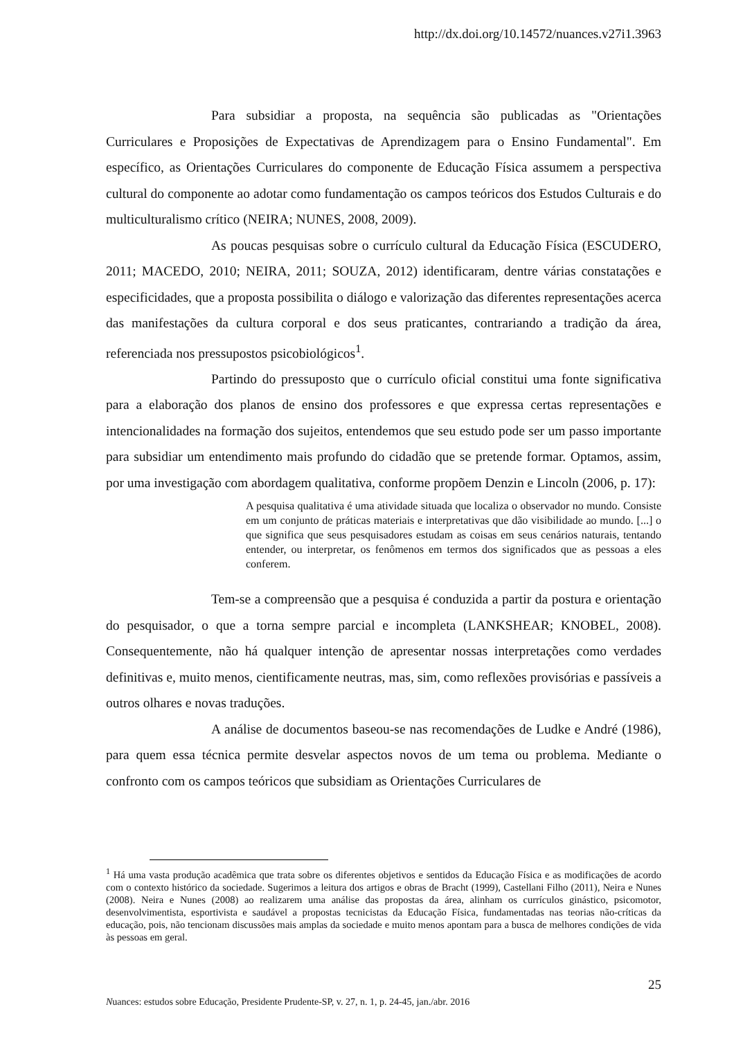http://dx.doi.org/10.14572/nuances.v27i1.3963
Para subsidiar a proposta, na sequência são publicadas as "Orientações Curriculares e Proposições de Expectativas de Aprendizagem para o Ensino Fundamental". Em específico, as Orientações Curriculares do componente de Educação Física assumem a perspectiva cultural do componente ao adotar como fundamentação os campos teóricos dos Estudos Culturais e do multiculturalismo crítico (NEIRA; NUNES, 2008, 2009).
As poucas pesquisas sobre o currículo cultural da Educação Física (ESCUDERO, 2011; MACEDO, 2010; NEIRA, 2011; SOUZA, 2012) identificaram, dentre várias constatações e especificidades, que a proposta possibilita o diálogo e valorização das diferentes representações acerca das manifestações da cultura corporal e dos seus praticantes, contrariando a tradição da área, referenciada nos pressupostos psicobiológicos<sup>1</sup>.
Partindo do pressuposto que o currículo oficial constitui uma fonte significativa para a elaboração dos planos de ensino dos professores e que expressa certas representações e intencionalidades na formação dos sujeitos, entendemos que seu estudo pode ser um passo importante para subsidiar um entendimento mais profundo do cidadão que se pretende formar. Optamos, assim, por uma investigação com abordagem qualitativa, conforme propõem Denzin e Lincoln (2006, p. 17):
A pesquisa qualitativa é uma atividade situada que localiza o observador no mundo. Consiste em um conjunto de práticas materiais e interpretativas que dão visibilidade ao mundo. [...] o que significa que seus pesquisadores estudam as coisas em seus cenários naturais, tentando entender, ou interpretar, os fenômenos em termos dos significados que as pessoas a eles conferem.
Tem-se a compreensão que a pesquisa é conduzida a partir da postura e orientação do pesquisador, o que a torna sempre parcial e incompleta (LANKSHEAR; KNOBEL, 2008). Consequentemente, não há qualquer intenção de apresentar nossas interpretações como verdades definitivas e, muito menos, cientificamente neutras, mas, sim, como reflexões provisórias e passíveis a outros olhares e novas traduções.
A análise de documentos baseou-se nas recomendações de Ludke e André (1986), para quem essa técnica permite desvelar aspectos novos de um tema ou problema. Mediante o confronto com os campos teóricos que subsidiam as Orientações Curriculares de
<sup>1</sup> Há uma vasta produção acadêmica que trata sobre os diferentes objetivos e sentidos da Educação Física e as modificações de acordo com o contexto histórico da sociedade. Sugerimos a leitura dos artigos e obras de Bracht (1999), Castellani Filho (2011), Neira e Nunes (2008). Neira e Nunes (2008) ao realizarem uma análise das propostas da área, alinham os currículos ginástico, psicomotor, desenvolvimentista, esportivista e saudável a propostas tecnicistas da Educação Física, fundamentadas nas teorias não-críticas da educação, pois, não tencionam discussões mais amplas da sociedade e muito menos apontam para a busca de melhores condições de vida às pessoas em geral.
25
Nuances: estudos sobre Educação, Presidente Prudente-SP, v. 27, n. 1, p. 24-45, jan./abr. 2016